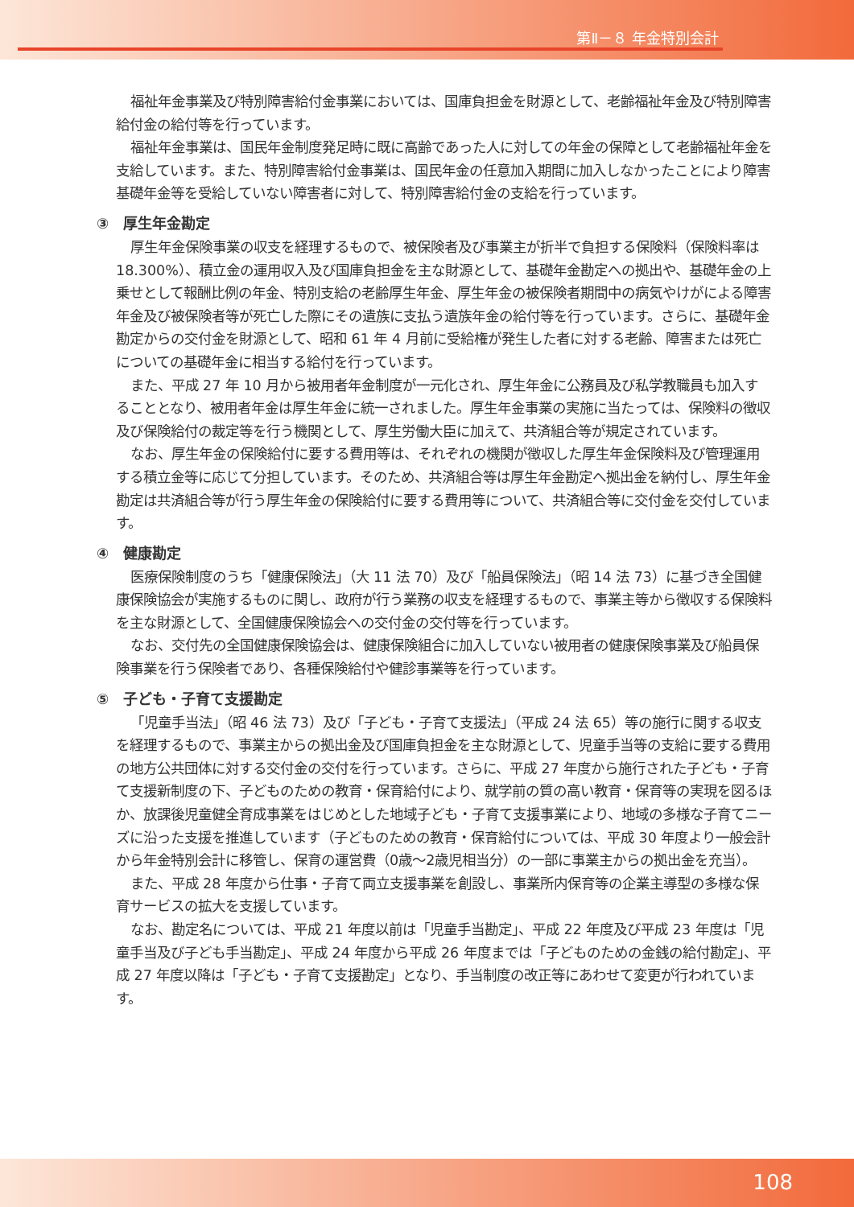第Ⅱ－８ 年金特別会計
福祉年金事業及び特別障害給付金事業においては、国庫負担金を財源として、老齢福祉年金及び特別障害給付金の給付等を行っています。
福祉年金事業は、国民年金制度発足時に既に高齢であった人に対しての年金の保障として老齢福祉年金を支給しています。また、特別障害給付金事業は、国民年金の任意加入期間に加入しなかったことにより障害基礎年金等を受給していない障害者に対して、特別障害給付金の支給を行っています。
③　厚生年金勘定
厚生年金保険事業の収支を経理するもので、被保険者及び事業主が折半で負担する保険料（保険料率は 18.300%）、積立金の運用収入及び国庫負担金を主な財源として、基礎年金勘定への拠出や、基礎年金の上乗せとして報酬比例の年金、特別支給の老齢厚生年金、厚生年金の被保険者期間中の病気やけがによる障害年金及び被保険者等が死亡した際にその遺族に支払う遺族年金の給付等を行っています。さらに、基礎年金勘定からの交付金を財源として、昭和 61 年 4 月前に受給権が発生した者に対する老齢、障害または死亡についての基礎年金に相当する給付を行っています。
また、平成 27 年 10 月から被用者年金制度が一元化され、厚生年金に公務員及び私学教職員も加入することとなり、被用者年金は厚生年金に統一されました。厚生年金事業の実施に当たっては、保険料の徴収及び保険給付の裁定等を行う機関として、厚生労働大臣に加えて、共済組合等が規定されています。
なお、厚生年金の保険給付に要する費用等は、それぞれの機関が徴収した厚生年金保険料及び管理運用する積立金等に応じて分担しています。そのため、共済組合等は厚生年金勘定へ拠出金を納付し、厚生年金勘定は共済組合等が行う厚生年金の保険給付に要する費用等について、共済組合等に交付金を交付しています。
④　健康勘定
医療保険制度のうち「健康保険法」（大 11 法 70）及び「船員保険法」（昭 14 法 73）に基づき全国健康保険協会が実施するものに関し、政府が行う業務の収支を経理するもので、事業主等から徴収する保険料を主な財源として、全国健康保険協会への交付金の交付等を行っています。
なお、交付先の全国健康保険協会は、健康保険組合に加入していない被用者の健康保険事業及び船員保険事業を行う保険者であり、各種保険給付や健診事業等を行っています。
⑤　子ども・子育て支援勘定
「児童手当法」（昭 46 法 73）及び「子ども・子育て支援法」（平成 24 法 65）等の施行に関する収支を経理するもので、事業主からの拠出金及び国庫負担金を主な財源として、児童手当等の支給に要する費用の地方公共団体に対する交付金の交付を行っています。さらに、平成 27 年度から施行された子ども・子育て支援新制度の下、子どものための教育・保育給付により、就学前の質の高い教育・保育等の実現を図るほか、放課後児童健全育成事業をはじめとした地域子ども・子育て支援事業により、地域の多様な子育てニーズに沿った支援を推進しています（子どものための教育・保育給付については、平成 30 年度より一般会計から年金特別会計に移管し、保育の運営費（0歳～2歳児相当分）の一部に事業主からの拠出金を充当）。
また、平成 28 年度から仕事・子育て両立支援事業を創設し、事業所内保育等の企業主導型の多様な保育サービスの拡大を支援しています。
なお、勘定名については、平成 21 年度以前は「児童手当勘定」、平成 22 年度及び平成 23 年度は「児童手当及び子ども手当勘定」、平成 24 年度から平成 26 年度までは「子どものための金銭の給付勘定」、平成 27 年度以降は「子ども・子育て支援勘定」となり、手当制度の改正等にあわせて変更が行われています。
108